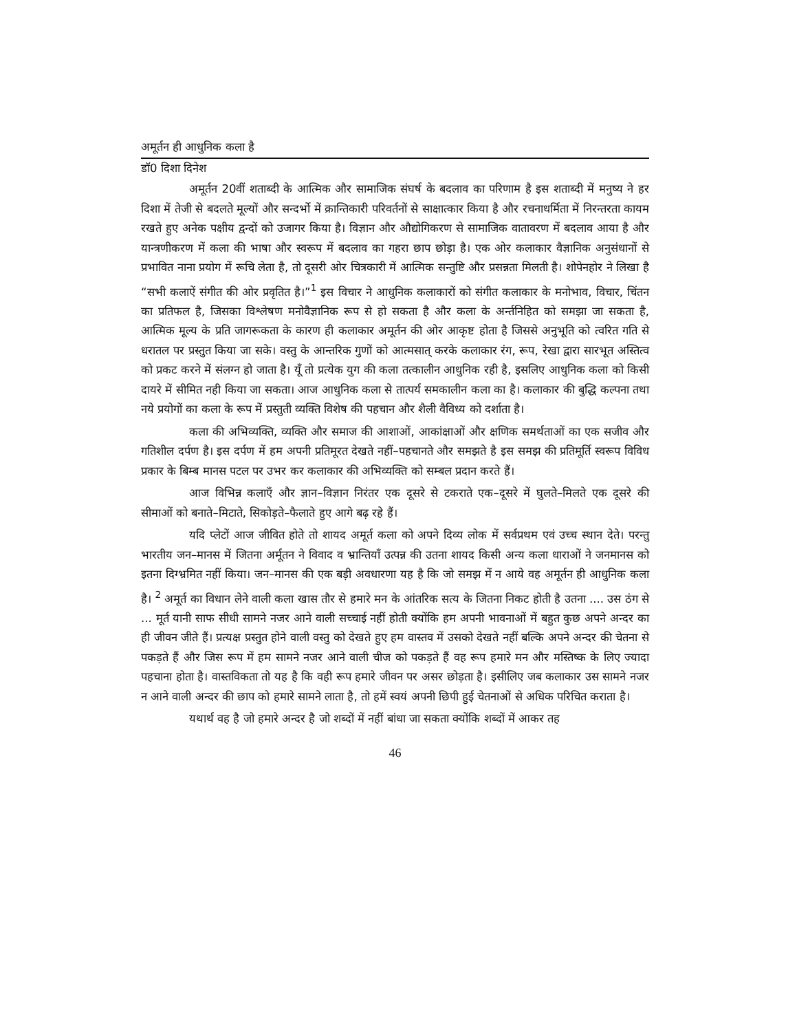अमूर्तन ही आधुनिक कला है
डॉ0 दिशा दिनेश
अमूर्तन 20वीं शताब्दी के आत्मिक और सामाजिक संघर्ष के बदलाव का परिणाम है इस शताब्दी में मनुष्य ने हर दिशा में तेजी से बदलते मूल्यों और सन्दर्भो में क्रान्तिकारी परिवर्तनों से साक्षात्कार किया है और रचनाधर्मिता में निरन्तरता कायम रखते हुए अनेक पक्षीय द्वन्दों को उजागर किया है। विज्ञान और औद्योगिकरण से सामाजिक वातावरण में बदलाव आया है और यान्त्रणीकरण में कला की भाषा और स्वरूप में बदलाव का गहरा छाप छोड़ा है। एक ओर कलाकार वैज्ञानिक अनुसंधानों से प्रभावित नाना प्रयोग में रूचि लेता है, तो दूसरी ओर चित्रकारी में आत्मिक सन्तुष्टि और प्रसन्नता मिलती है। शोपेनहोर ने लिखा है “सभी कलाऐं संगीत की ओर प्रवृतित है।”<sup>1</sup> इस विचार ने आधुनिक कलाकारों को संगीत कलाकार के मनोभाव, विचार, चिंतन का प्रतिफल है, जिसका विश्लेषण मनोवैज्ञानिक रूप से हो सकता है और कला के अर्न्तनिहित को समझा जा सकता है, आत्मिक मूल्य के प्रति जागरूकता के कारण ही कलाकार अमूर्तन की ओर आकृष्ट होता है जिससे अनुभूति को त्वरित गति से धरातल पर प्रस्तुत किया जा सके। वस्तु के आन्तरिक गुणों को आत्मसात् करके कलाकार रंग, रूप, रेखा द्वारा सारभूत अस्तित्व को प्रकट करने में संलग्न हो जाता है। यूँ तो प्रत्येक युग की कला तत्कालीन आधुनिक रही है, इसलिए आधुनिक कला को किसी दायरे में सीमित नही किया जा सकता। आज आधुनिक कला से तात्पर्य समकालीन कला का है। कलाकार की बुद्धि कल्पना तथा नये प्रयोगों का कला के रूप में प्रस्तुती व्यक्ति विशेष की पहचान और शैली वैविध्य को दर्शाता है।
कला की अभिव्यक्ति, व्यक्ति और समाज की आशाओं, आकांक्षाओं और क्षणिक समर्थताओं का एक सजीव और गतिशील दर्पण है। इस दर्पण में हम अपनी प्रतिमूरत देखते नहीं–पहचानते और समझते है इस समझ की प्रतिमूर्ति स्वरूप विविध प्रकार के बिम्ब मानस पटल पर उभर कर कलाकार की अभिव्यक्ति को सम्बल प्रदान करते हैं।
आज विभिन्न कलाएँ और ज्ञान–विज्ञान निरंतर एक दूसरे से टकराते एक–दूसरे में घुलते–मिलते एक दूसरे की सीमाओं को बनाते–मिटाते, सिकोड़ते–फैलाते हुए आगे बढ़ रहे हैं।
यदि प्लेटों आज जीवित होते तो शायद अमूर्त कला को अपने दिव्य लोक में सर्वप्रथम एवं उच्च स्थान देते। परन्तु भारतीय जन–मानस में जितना अर्मूतन ने विवाद व भ्रान्तियाँ उत्पन्न की उतना शायद किसी अन्य कला धाराओं ने जनमानस को इतना दिग्भ्रमित नहीं किया। जन–मानस की एक बड़ी अवधारणा यह है कि जो समझ में न आये वह अमूर्तन ही आधुनिक कला है। <sup>2</sup> अमूर्त का विधान लेने वाली कला खास तौर से हमारे मन के आंतरिक सत्य के जितना निकट होती है उतना .... उस ठंग से ... मूर्त यानी साफ सीधी सामने नजर आने वाली सच्चाई नहीं होती क्योंकि हम अपनी भावनाओं में बहुत कुछ अपने अन्दर का ही जीवन जीते हैं। प्रत्यक्ष प्रस्तुत होने वाली वस्तु को देखते हुए हम वास्तव में उसको देखते नहीं बल्कि अपने अन्दर की चेतना से पकड़ते हैं और जिस रूप में हम सामने नजर आने वाली चीज को पकड़ते हैं वह रूप हमारे मन और मस्तिष्क के लिए ज्यादा पहचाना होता है। वास्तविकता तो यह है कि वही रूप हमारे जीवन पर असर छोड़ता है। इसीलिए जब कलाकार उस सामने नजर न आने वाली अन्दर की छाप को हमारे सामने लाता है, तो हमें स्वयं अपनी छिपी हुई चेतनाओं से अधिक परिचित कराता है।
यथार्थ वह है जो हमारे अन्दर है जो शब्दों में नहीं बांधा जा सकता क्योंकि शब्दों में आकर तह
46